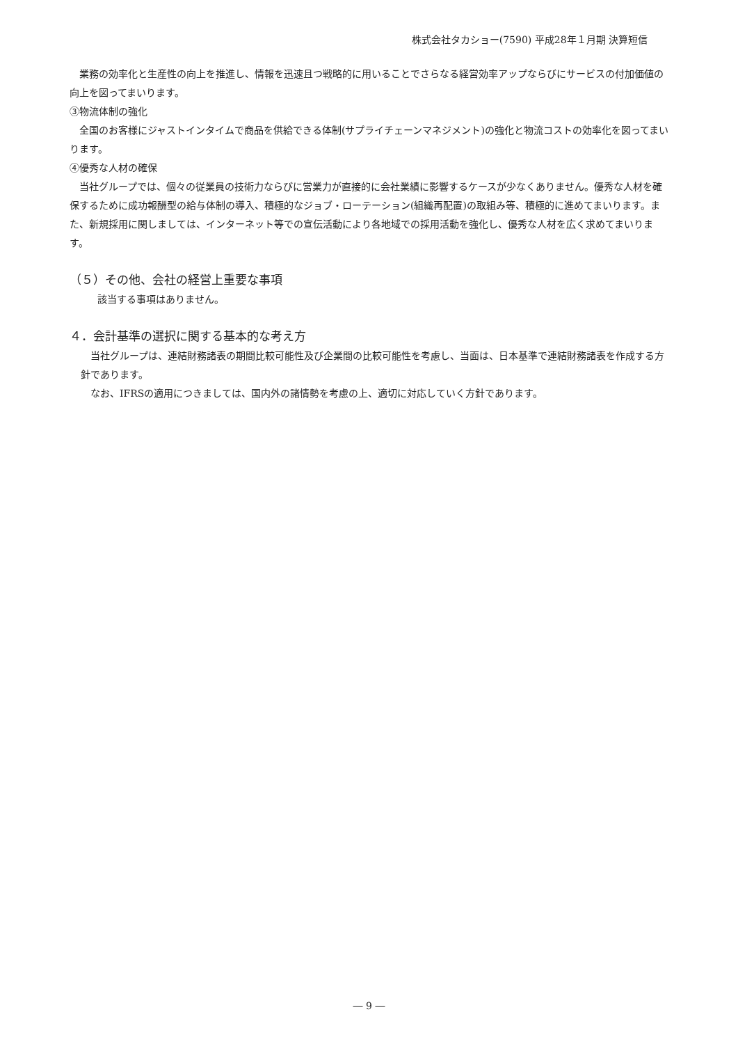株式会社タカショー(7590) 平成28年１月期 決算短信
業務の効率化と生産性の向上を推進し、情報を迅速且つ戦略的に用いることでさらなる経営効率アップならびにサービスの付加価値の向上を図ってまいります。
③物流体制の強化
全国のお客様にジャストインタイムで商品を供給できる体制(サプライチェーンマネジメント)の強化と物流コストの効率化を図ってまいります。
④優秀な人材の確保
当社グループでは、個々の従業員の技術力ならびに営業力が直接的に会社業績に影響するケースが少なくありません。優秀な人材を確保するために成功報酬型の給与体制の導入、積極的なジョブ・ローテーション(組織再配置)の取組み等、積極的に進めてまいります。また、新規採用に関しましては、インターネット等での宣伝活動により各地域での採用活動を強化し、優秀な人材を広く求めてまいります。
（５）その他、会社の経営上重要な事項
該当する事項はありません。
４．会計基準の選択に関する基本的な考え方
当社グループは、連結財務諸表の期間比較可能性及び企業間の比較可能性を考慮し、当面は、日本基準で連結財務諸表を作成する方針であります。
なお、IFRSの適用につきましては、国内外の諸情勢を考慮の上、適切に対応していく方針であります。
― 9 ―